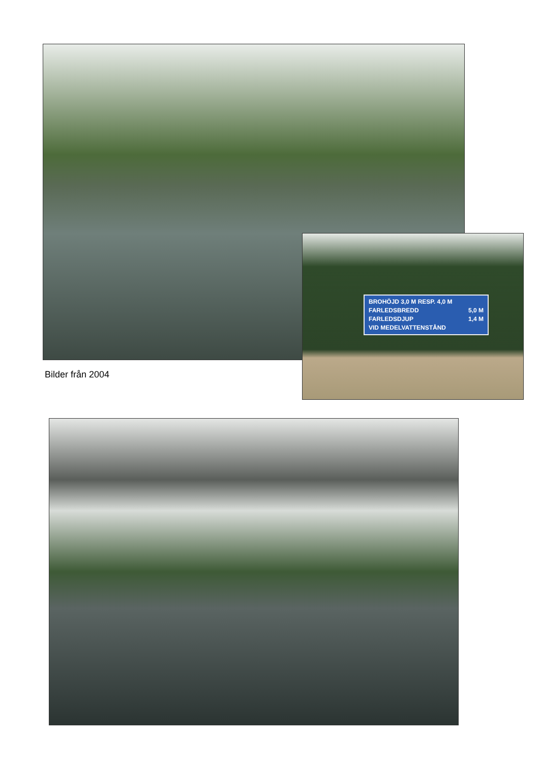BROHÖJD 3,0 M RESP. 4,0 M
FARLEDSBREDD 5,0 M
FARLEDSDJUP 1,4 M
VID MEDELVATTENSTÅND
Bilder från 2004